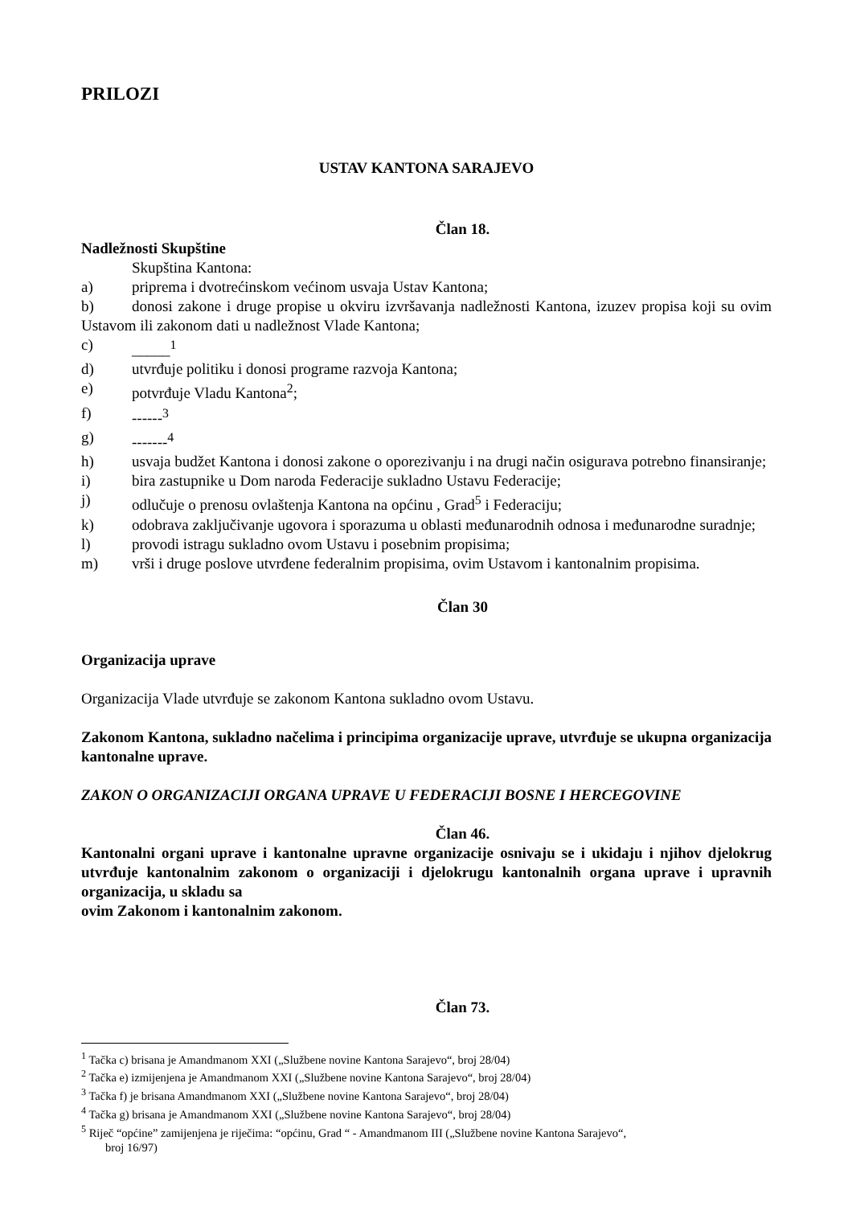PRILOZI
USTAV KANTONA SARAJEVO
Član 18.
Nadležnosti Skupštine
Skupština Kantona:
a) priprema i dvotrećinskom većinom usvaja Ustav Kantona;
b) donosi zakone i druge propise u okviru izvršavanja nadležnosti Kantona, izuzev propisa koji su ovim Ustavom ili zakonom dati u nadležnost Vlade Kantona;
c) _____<sup>1</sup>
d) utvrđuje politiku i donosi programe razvoja Kantona;
e) potvrđuje Vladu Kantona<sup>2</sup>;
f) ------<sup>3</sup>
g) -------<sup>4</sup>
h) usvaja budžet Kantona i donosi zakone o oporezivanju i na drugi način osigurava potrebno finansiranje;
i) bira zastupnike u Dom naroda Federacije sukladno Ustavu Federacije;
j) odlučuje o prenosu ovlaštenja Kantona na općinu , Grad<sup>5</sup> i Federaciju;
k) odobrava zaključivanje ugovora i sporazuma u oblasti međunarodnih odnosa i međunarodne suradnje;
l) provodi istragu sukladno ovom Ustavu i posebnim propisima;
m) vrši i druge poslove utvrđene federalnim propisima, ovim Ustavom i kantonalnim propisima.
Član 30
Organizacija uprave
Organizacija Vlade utvrđuje se zakonom Kantona sukladno ovom Ustavu.
Zakonom Kantona, sukladno načelima i principima organizacije uprave, utvrđuje se ukupna organizacija kantonalne uprave.
ZAKON O ORGANIZACIJI ORGANA UPRAVE U FEDERACIJI BOSNE I HERCEGOVINE
Član 46.
Kantonalni organi uprave i kantonalne upravne organizacije osnivaju se i ukidaju i njihov djelokrug utvrđuje kantonalnim zakonom o organizaciji i djelokrugu kantonalnih organa uprave i upravnih organizacija, u skladu sa
ovim Zakonom i kantonalnim zakonom.
Član 73.
<sup>1</sup> Tačka c) brisana je Amandmanom XXI („Službene novine Kantona Sarajevo“, broj 28/04)
<sup>2</sup> Tačka e) izmijenjena je Amandmanom XXI („Službene novine Kantona Sarajevo“, broj 28/04)
<sup>3</sup> Tačka f) je brisana Amandmanom XXI („Službene novine Kantona Sarajevo“, broj 28/04)
<sup>4</sup> Tačka g) brisana je Amandmanom XXI („Službene novine Kantona Sarajevo“, broj 28/04)
<sup>5</sup> Riječ “općine” zamijenjena je riječima: “općinu, Grad “ - Amandmanom III („Službene novine Kantona Sarajevo“,
broj 16/97)